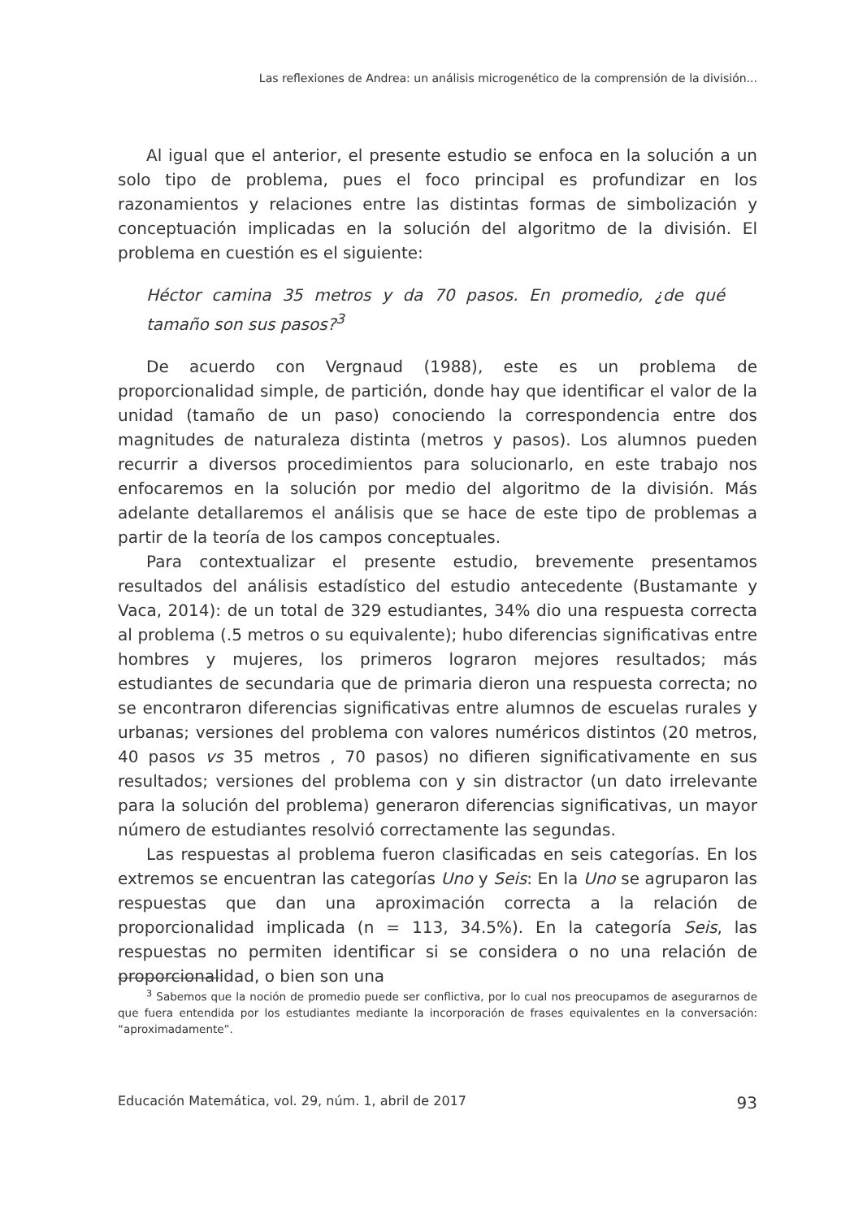Las reflexiones de Andrea: un análisis microgenético de la comprensión de la división...
Al igual que el anterior, el presente estudio se enfoca en la solución a un solo tipo de problema, pues el foco principal es profundizar en los razonamientos y relaciones entre las distintas formas de simbolización y conceptuación implicadas en la solución del algoritmo de la división. El problema en cuestión es el siguiente:
Héctor camina 35 metros y da 70 pasos. En promedio, ¿de qué tamaño son sus pasos?<sup>3</sup>
De acuerdo con Vergnaud (1988), este es un problema de proporcionalidad simple, de partición, donde hay que identificar el valor de la unidad (tamaño de un paso) conociendo la correspondencia entre dos magnitudes de naturaleza distinta (metros y pasos). Los alumnos pueden recurrir a diversos procedimientos para solucionarlo, en este trabajo nos enfocaremos en la solución por medio del algoritmo de la división. Más adelante detallaremos el análisis que se hace de este tipo de problemas a partir de la teoría de los campos conceptuales.
Para contextualizar el presente estudio, brevemente presentamos resultados del análisis estadístico del estudio antecedente (Bustamante y Vaca, 2014): de un total de 329 estudiantes, 34% dio una respuesta correcta al problema (.5 metros o su equivalente); hubo diferencias significativas entre hombres y mujeres, los primeros lograron mejores resultados; más estudiantes de secundaria que de primaria dieron una respuesta correcta; no se encontraron diferencias significativas entre alumnos de escuelas rurales y urbanas; versiones del problema con valores numéricos distintos (20 metros, 40 pasos vs 35 metros , 70 pasos) no difieren significativamente en sus resultados; versiones del problema con y sin distractor (un dato irrelevante para la solución del problema) generaron diferencias significativas, un mayor número de estudiantes resolvió correctamente las segundas.
Las respuestas al problema fueron clasificadas en seis categorías. En los extremos se encuentran las categorías Uno y Seis: En la Uno se agruparon las respuestas que dan una aproximación correcta a la relación de proporcionalidad implicada (n = 113, 34.5%). En la categoría Seis, las respuestas no permiten identificar si se considera o no una relación de proporcionalidad, o bien son una
<sup>3</sup> Sabemos que la noción de promedio puede ser conflictiva, por lo cual nos preocupamos de asegurarnos de que fuera entendida por los estudiantes mediante la incorporación de frases equivalentes en la conversación: “aproximadamente”.
Educación Matemática, vol. 29, núm. 1, abril de 2017 93